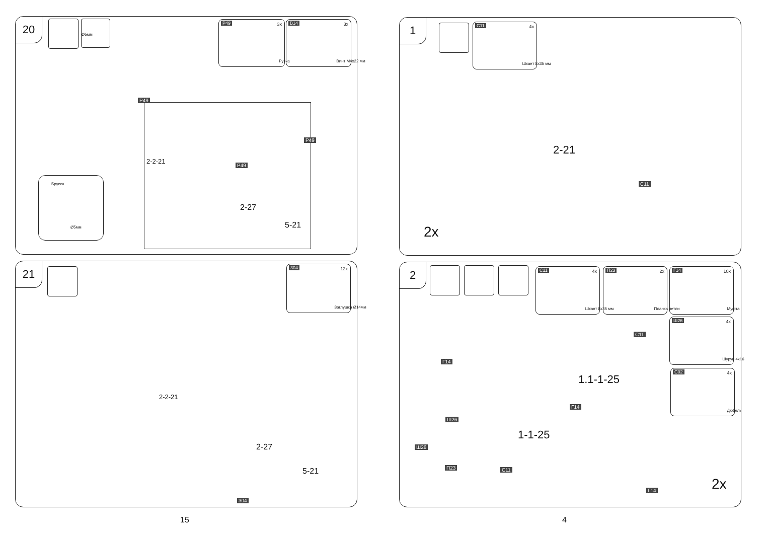20 Ø5мм P49 3x
Ручка
B14 3x
Винт M4x22 мм
P49
P49
P49
2-2-21
2-27
5-21
Брусок
Ø5мм
21 304 12x
Заглушка Ø14мм
2-2-21
2-27
5-21
304
15
1 C11 4x
Шкант 8x35 мм
2-21
C11
2x
2 C11 4x
Шкант 8x35 мм
П23 2x
Планка петли
Г14 10x
Муфта
Ш26 4x
Шуруп 4x16
C02 4x
Дюбель
Г14
C11
1.1-1-25
Г14
Ш26
1-1-25
Ш26
П23 C11
Г14 2x
4